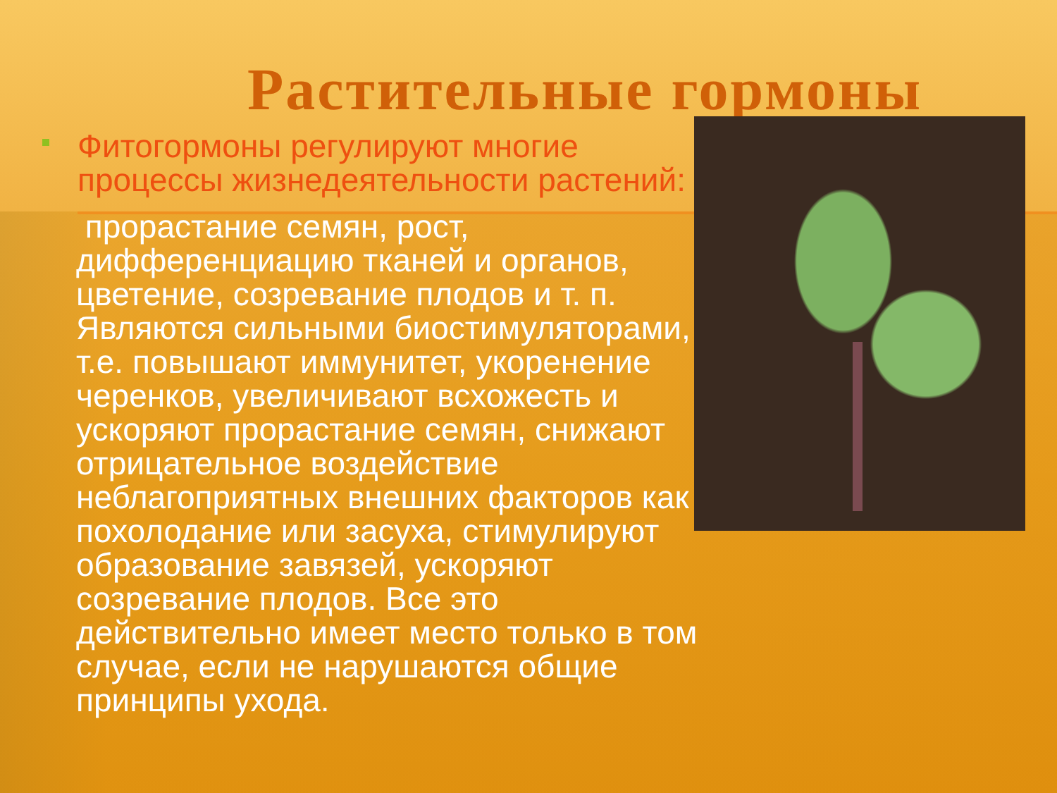Растительные гормоны
Фитогормоны регулируют многие процессы жизнедеятельности растений:
прорастание семян, рост, дифференциацию тканей и органов, цветение, созревание плодов и т. п. Являются сильными биостимуляторами, т.е. повышают иммунитет, укоренение черенков, увеличивают всхожесть и ускоряют прорастание семян, снижают отрицательное воздействие неблагоприятных внешних факторов как похолодание или засуха, стимулируют образование завязей, ускоряют созревание плодов. Все это действительно имеет место только в том случае, если не нарушаются общие принципы ухода.